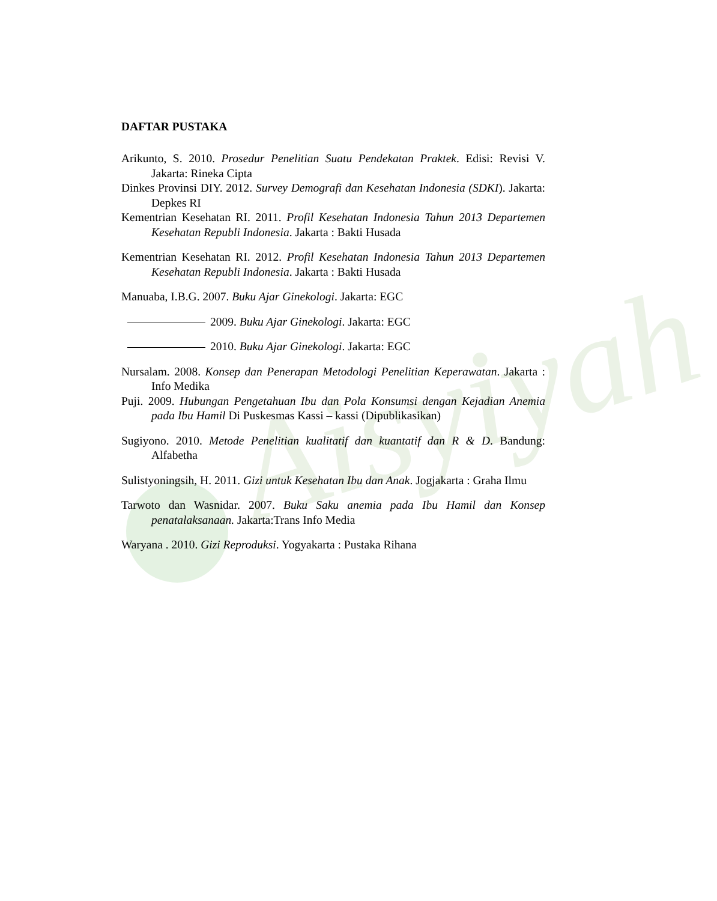Aisyiyah
DAFTAR PUSTAKA
Arikunto, S. 2010. Prosedur Penelitian Suatu Pendekatan Praktek. Edisi: Revisi V. Jakarta: Rineka Cipta
Dinkes Provinsi DIY. 2012. Survey Demografi dan Kesehatan Indonesia (SDKI). Jakarta: Depkes RI
Kementrian Kesehatan RI. 2011. Profil Kesehatan Indonesia Tahun 2013 Departemen Kesehatan Republi Indonesia. Jakarta : Bakti Husada
Kementrian Kesehatan RI. 2012. Profil Kesehatan Indonesia Tahun 2013 Departemen Kesehatan Republi Indonesia. Jakarta : Bakti Husada
Manuaba, I.B.G. 2007. Buku Ajar Ginekologi. Jakarta: EGC
2009. Buku Ajar Ginekologi. Jakarta: EGC
2010. Buku Ajar Ginekologi. Jakarta: EGC
Nursalam. 2008. Konsep dan Penerapan Metodologi Penelitian Keperawatan. Jakarta : Info Medika
Puji. 2009. Hubungan Pengetahuan Ibu dan Pola Konsumsi dengan Kejadian Anemia pada Ibu Hamil Di Puskesmas Kassi – kassi (Dipublikasikan)
Sugiyono. 2010. Metode Penelitian kualitatif dan kuantatif dan R & D. Bandung: Alfabetha
Sulistyoningsih, H. 2011. Gizi untuk Kesehatan Ibu dan Anak. Jogjakarta : Graha Ilmu
Tarwoto dan Wasnidar. 2007. Buku Saku anemia pada Ibu Hamil dan Konsep penatalaksanaan. Jakarta:Trans Info Media
Waryana . 2010. Gizi Reproduksi. Yogyakarta : Pustaka Rihana